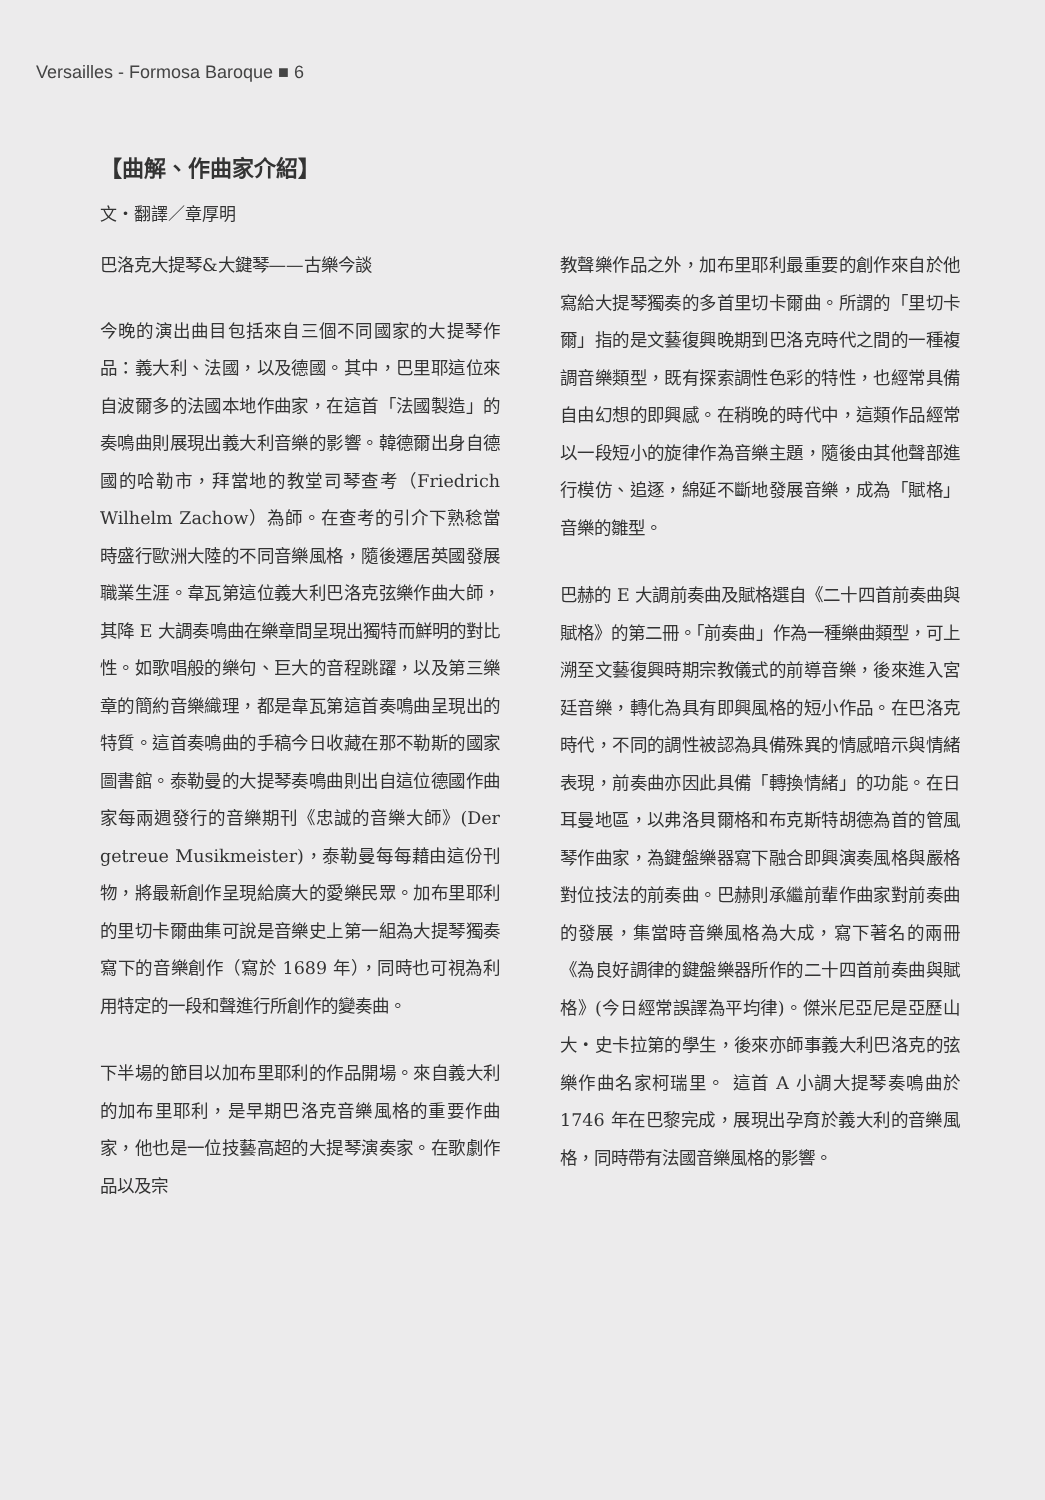Versailles - Formosa Baroque ■ 6
【曲解、作曲家介紹】
文・翻譯／章厚明
巴洛克大提琴&大鍵琴——古樂今談
今晚的演出曲目包括來自三個不同國家的大提琴作品：義大利、法國，以及德國。其中，巴里耶這位來自波爾多的法國本地作曲家，在這首「法國製造」的奏鳴曲則展現出義大利音樂的影響。韓德爾出身自德國的哈勒市，拜當地的教堂司琴查考（Friedrich Wilhelm Zachow）為師。在查考的引介下熟稔當時盛行歐洲大陸的不同音樂風格，隨後遷居英國發展職業生涯。韋瓦第這位義大利巴洛克弦樂作曲大師，其降 E 大調奏鳴曲在樂章間呈現出獨特而鮮明的對比性。如歌唱般的樂句、巨大的音程跳躍，以及第三樂章的簡約音樂織理，都是韋瓦第這首奏鳴曲呈現出的特質。這首奏鳴曲的手稿今日收藏在那不勒斯的國家圖書館。泰勒曼的大提琴奏鳴曲則出自這位德國作曲家每兩週發行的音樂期刊《忠誠的音樂大師》(Der getreue Musikmeister)，泰勒曼每每藉由這份刊物，將最新創作呈現給廣大的愛樂民眾。加布里耶利的里切卡爾曲集可說是音樂史上第一組為大提琴獨奏寫下的音樂創作（寫於 1689 年），同時也可視為利用特定的一段和聲進行所創作的變奏曲。
下半場的節目以加布里耶利的作品開場。來自義大利的加布里耶利，是早期巴洛克音樂風格的重要作曲家，他也是一位技藝高超的大提琴演奏家。在歌劇作品以及宗
教聲樂作品之外，加布里耶利最重要的創作來自於他寫給大提琴獨奏的多首里切卡爾曲。所謂的「里切卡爾」指的是文藝復興晚期到巴洛克時代之間的一種複調音樂類型，既有探索調性色彩的特性，也經常具備自由幻想的即興感。在稍晚的時代中，這類作品經常以一段短小的旋律作為音樂主題，隨後由其他聲部進行模仿、追逐，綿延不斷地發展音樂，成為「賦格」音樂的雛型。
巴赫的 E 大調前奏曲及賦格選自《二十四首前奏曲與賦格》的第二冊。「前奏曲」作為一種樂曲類型，可上溯至文藝復興時期宗教儀式的前導音樂，後來進入宮廷音樂，轉化為具有即興風格的短小作品。在巴洛克時代，不同的調性被認為具備殊異的情感暗示與情緒表現，前奏曲亦因此具備「轉換情緒」的功能。在日耳曼地區，以弗洛貝爾格和布克斯特胡德為首的管風琴作曲家，為鍵盤樂器寫下融合即興演奏風格與嚴格對位技法的前奏曲。巴赫則承繼前輩作曲家對前奏曲的發展，集當時音樂風格為大成，寫下著名的兩冊《為良好調律的鍵盤樂器所作的二十四首前奏曲與賦格》(今日經常誤譯為平均律)。傑米尼亞尼是亞歷山大・史卡拉第的學生，後來亦師事義大利巴洛克的弦樂作曲名家柯瑞里。 這首 A 小調大提琴奏鳴曲於 1746 年在巴黎完成，展現出孕育於義大利的音樂風格，同時帶有法國音樂風格的影響。